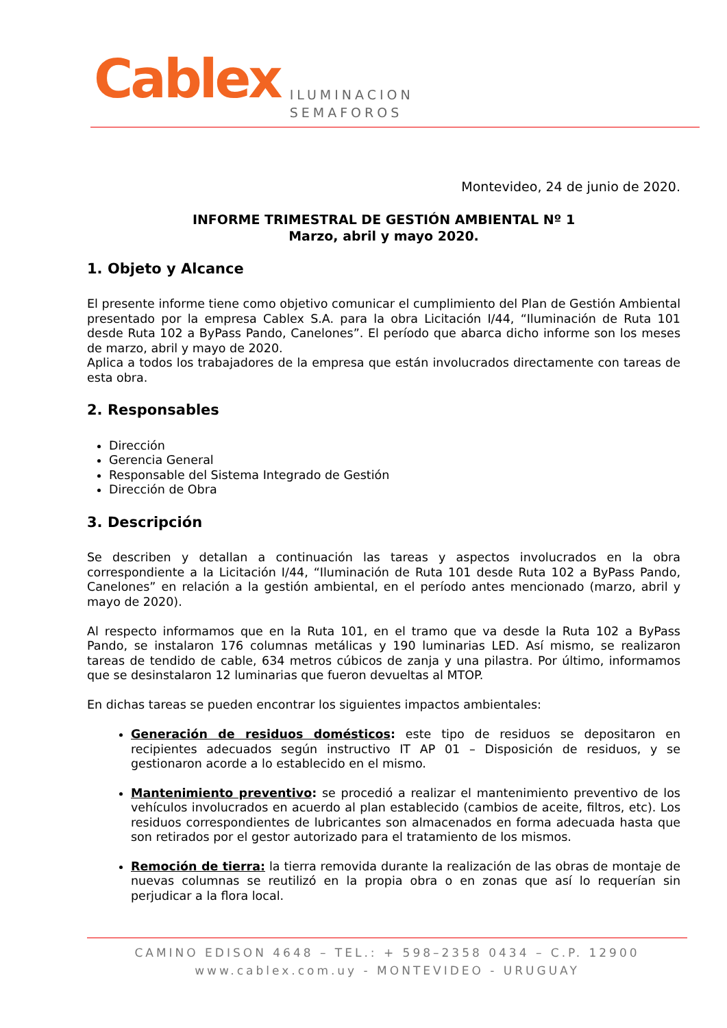Cablex
ILUMINACION
SEMAFOROS
Montevideo, 24 de junio de 2020.
INFORME TRIMESTRAL DE GESTIÓN AMBIENTAL Nº 1
Marzo, abril y mayo 2020.
1. Objeto y Alcance
El presente informe tiene como objetivo comunicar el cumplimiento del Plan de Gestión Ambiental presentado por la empresa Cablex S.A. para la obra Licitación I/44, “Iluminación de Ruta 101 desde Ruta 102 a ByPass Pando, Canelones”. El período que abarca dicho informe son los meses de marzo, abril y mayo de 2020.
Aplica a todos los trabajadores de la empresa que están involucrados directamente con tareas de esta obra.
2. Responsables
Dirección
Gerencia General
Responsable del Sistema Integrado de Gestión
Dirección de Obra
3. Descripción
Se describen y detallan a continuación las tareas y aspectos involucrados en la obra correspondiente a la Licitación I/44, “Iluminación de Ruta 101 desde Ruta 102 a ByPass Pando, Canelones” en relación a la gestión ambiental, en el período antes mencionado (marzo, abril y mayo de 2020).
Al respecto informamos que en la Ruta 101, en el tramo que va desde la Ruta 102 a ByPass Pando, se instalaron 176 columnas metálicas y 190 luminarias LED. Así mismo, se realizaron tareas de tendido de cable, 634 metros cúbicos de zanja y una pilastra. Por último, informamos que se desinstalaron 12 luminarias que fueron devueltas al MTOP.
En dichas tareas se pueden encontrar los siguientes impactos ambientales:
Generación de residuos domésticos: este tipo de residuos se depositaron en recipientes adecuados según instructivo IT AP 01 – Disposición de residuos, y se gestionaron acorde a lo establecido en el mismo.
Mantenimiento preventivo: se procedió a realizar el mantenimiento preventivo de los vehículos involucrados en acuerdo al plan establecido (cambios de aceite, filtros, etc). Los residuos correspondientes de lubricantes son almacenados en forma adecuada hasta que son retirados por el gestor autorizado para el tratamiento de los mismos.
Remoción de tierra: la tierra removida durante la realización de las obras de montaje de nuevas columnas se reutilizó en la propia obra o en zonas que así lo requerían sin perjudicar a la flora local.
CAMINO EDISON 4648 – TEL.: + 598–2358 0434 – C.P. 12900
www.cablex.com.uy - MONTEVIDEO - URUGUAY